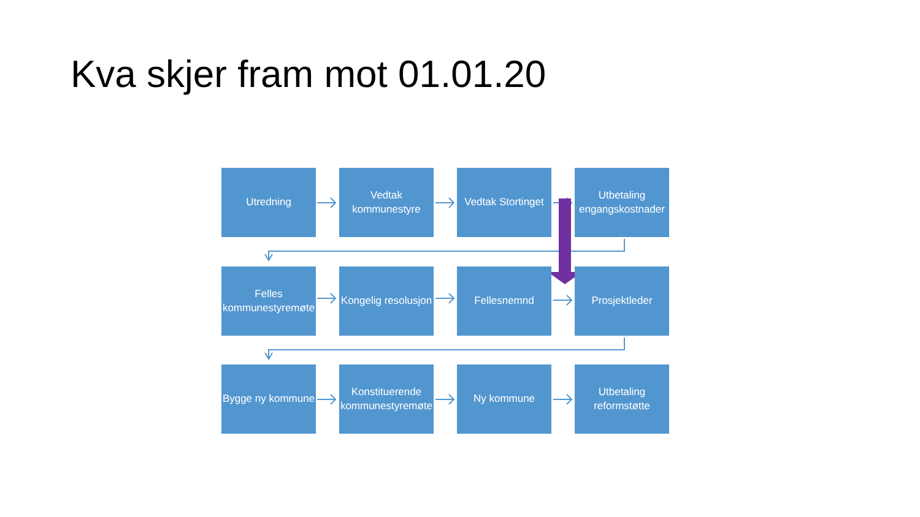Kva skjer fram mot 01.01.20
Utredning Vedtak
kommunestyre
Vedtak Stortinget
Utbetaling
engangskostnader
Felles
kommunestyremøte
Kongelig resolusjon
Fellesnemnd Prosjektleder
Bygge ny kommune
Konstituerende
kommunestyremøte
Ny kommune Utbetaling
reformstøtte